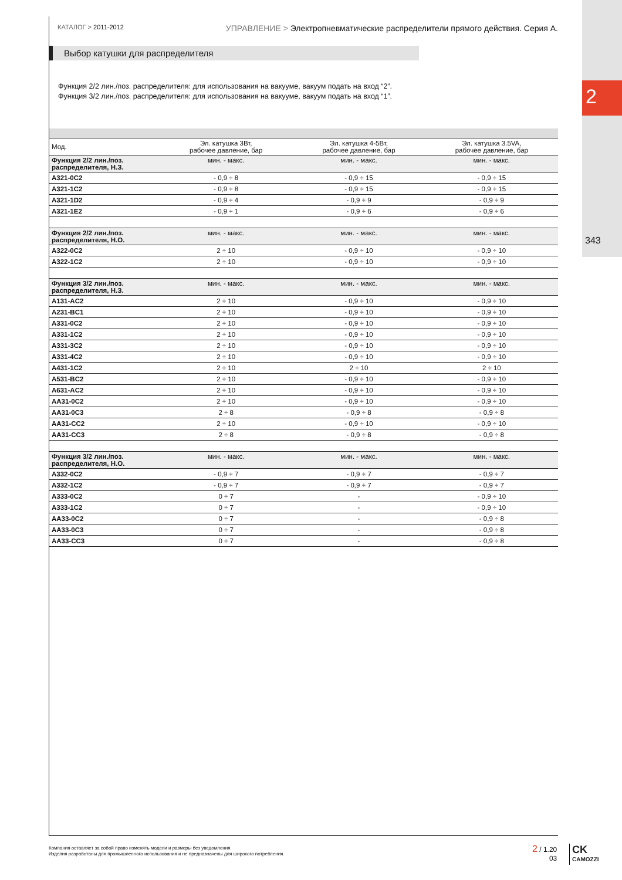2
343
КАТАЛОГ > 2011-2012
УПРАВЛЕНИЕ > Электропневматические распределители прямого действия. Серия A.
Выбор катушки для распределителя
Функция 2/2 лин./поз. распределителя: для использования на вакууме, вакуум подать на вход “2”.
Функция 3/2 лин./поз. распределителя: для использования на вакууме, вакуум подать на вход “1”.
| Мод. | Эл. катушка 3Вт, рабочее давление, бар | Эл. катушка 4-5Вт, рабочее давление, бар | Эл. катушка 3.5VA, рабочее давление, бар |
| --- | --- | --- | --- |
| Функция 2/2 лин./поз. распределителя, Н.З. | мин. - макс. | мин. - макс. | мин. - макс. |
| A321-0C2 | - 0,9 ÷ 8 | - 0,9 ÷ 15 | - 0,9 ÷ 15 |
| A321-1C2 | - 0,9 ÷ 8 | - 0,9 ÷ 15 | - 0,9 ÷ 15 |
| A321-1D2 | - 0,9 ÷ 4 | - 0,9 ÷ 9 | - 0,9 ÷ 9 |
| A321-1E2 | - 0,9 ÷ 1 | - 0,9 ÷ 6 | - 0,9 ÷ 6 |
| Функция 2/2 лин./поз. распределителя, Н.О. | мин. - макс. | мин. - макс. | мин. - макс. |
| A322-0C2 | 2 ÷ 10 | - 0,9 ÷ 10 | - 0,9 ÷ 10 |
| A322-1C2 | 2 ÷ 10 | - 0,9 ÷ 10 | - 0,9 ÷ 10 |
| Функция 3/2 лин./поз. распределителя, Н.З. | мин. - макс. | мин. - макс. | мин. - макс. |
| A131-AC2 | 2 ÷ 10 | - 0,9 ÷ 10 | - 0,9 ÷ 10 |
| A231-BC1 | 2 ÷ 10 | - 0,9 ÷ 10 | - 0,9 ÷ 10 |
| A331-0C2 | 2 ÷ 10 | - 0,9 ÷ 10 | - 0,9 ÷ 10 |
| A331-1C2 | 2 ÷ 10 | - 0,9 ÷ 10 | - 0,9 ÷ 10 |
| A331-3C2 | 2 ÷ 10 | - 0,9 ÷ 10 | - 0,9 ÷ 10 |
| A331-4C2 | 2 ÷ 10 | - 0,9 ÷ 10 | - 0,9 ÷ 10 |
| A431-1C2 | 2 ÷ 10 | 2 ÷ 10 | 2 ÷ 10 |
| A531-BC2 | 2 ÷ 10 | - 0,9 ÷ 10 | - 0,9 ÷ 10 |
| A631-AC2 | 2 ÷ 10 | - 0,9 ÷ 10 | - 0,9 ÷ 10 |
| AA31-0C2 | 2 ÷ 10 | - 0,9 ÷ 10 | - 0,9 ÷ 10 |
| AA31-0C3 | 2 ÷ 8 | - 0,9 ÷ 8 | - 0,9 ÷ 8 |
| AA31-CC2 | 2 ÷ 10 | - 0,9 ÷ 10 | - 0,9 ÷ 10 |
| AA31-CC3 | 2 ÷ 8 | - 0,9 ÷ 8 | - 0,9 ÷ 8 |
| Функция 3/2 лин./поз. распределителя, Н.О. | мин. - макс. | мин. - макс. | мин. - макс. |
| A332-0C2 | - 0,9 ÷ 7 | - 0,9 ÷ 7 | - 0,9 ÷ 7 |
| A332-1C2 | - 0,9 ÷ 7 | - 0,9 ÷ 7 | - 0,9 ÷ 7 |
| A333-0C2 | 0 ÷ 7 | - | - 0,9 ÷ 10 |
| A333-1C2 | 0 ÷ 7 | - | - 0,9 ÷ 10 |
| AA33-0C2 | 0 ÷ 7 | - | - 0,9 ÷ 8 |
| AA33-0C3 | 0 ÷ 7 | - | - 0,9 ÷ 8 |
| AA33-CC3 | 0 ÷ 7 | - | - 0,9 ÷ 8 |
Компания оставляет за собой право изменять модели и размеры без уведомления.
Изделия разработаны для промышленного использования и не предназначены для широкого потребления.
2 / 1.20
03
CK
CAMOZZI